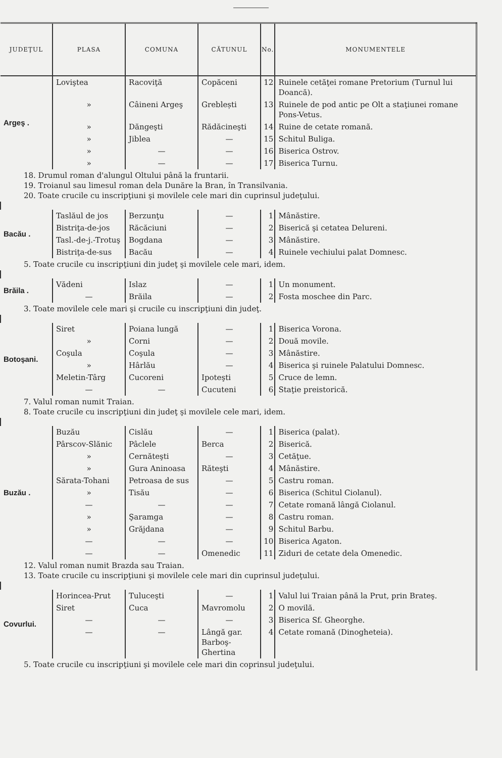| JUDEŢUL | PLASA | COMUNA | CĂTUNUL | No. | MONUMENTELE |
| --- | --- | --- | --- | --- | --- |
| Argeş . | Loviştea | Racoviţă | Copăceni | 12 | Ruinele cetăţei romane Pretorium (Turnul lui Doancă). |
| | » | Câineni Argeş | Greblești | 13 | Ruinele de pod antic pe Olt a staţiunei romane Pons-Vetus. |
| | » | Dăngeşti | Rădăcineşti | 14 | Ruine de cetate romană. |
| | » | Jiblea | — | 15 | Schitul Buliga. |
| | » | — | — | 16 | Biserica Ostrov. |
| | » | — | — | 17 | Biserica Turnu. |
| 18. Drumul roman d'alungul Oltului până la fruntarii. 19. Troianul sau limesul roman dela Dunăre la Bran, în Transilvania. 20. Toate crucile cu inscripţiuni şi movilele cele mari din cuprinsul judeţului. | | | | | |
| Bacău . | Taslăul de jos | Berzunţu | — | 1 | Mânăstire. |
| | Bistriţa-de-jos | Răcăciuni | — | 2 | Biserică şi cetatea Delureni. |
| | Tasl.-de-j.-Trotuş | Bogdana | — | 3 | Mânăstire. |
| | Bistriţa-de-sus | Bacău | — | 4 | Ruinele vechiului palat Domnesc. |
| 5. Toate crucile cu inscripţiuni din judeţ şi movilele cele mari, idem. | | | | | |
| Brăila . | Vădeni | Islaz | — | 1 | Un monument. |
| | — | Brăila | — | 2 | Fosta moschee din Parc. |
| 3. Toate movilele cele mari şi crucile cu inscripţiuni din judeţ. | | | | | |
| Botoşani. | Siret | Poiana lungă | — | 1 | Biserica Vorona. |
| | » | Corni | — | 2 | Două movile. |
| | Coşula | Coşula | — | 3 | Mânăstire. |
| | » | Hârlău | — | 4 | Biserica şi ruinele Palatului Domnesc. |
| | Meletin-Târg | Cucoreni | Ipoteşti | 5 | Cruce de lemn. |
| | — | — | Cucuteni | 6 | Staţie preistorică. |
| 7. Valul roman numit Traian. 8. Toate crucile cu inscripţiuni din judeţ şi movilele cele mari, idem. | | | | | |
| Buzău . | Buzău | Cislău | — | 1 | Biserica (palat). |
| | Pârscov-Slănic | Pâclele | Berca | 2 | Biserică. |
| | » | Cernăteşti | — | 3 | Cetăţue. |
| | » | Gura Aninoasa | Răteşti | 4 | Mânăstire. |
| | Sărata-Tohani | Petroasa de sus | — | 5 | Castru roman. |
| | » | Tisău | — | 6 | Biserica (Schitul Ciolanul). |
| | — | — | — | 7 | Cetate romană lângă Ciolanul. |
| | » | Şaramga | — | 8 | Castru roman. |
| | » | Grăjdana | — | 9 | Schitul Barbu. |
| | — | — | — | 10 | Biserica Agaton. |
| | — | — | Omenedic | 11 | Ziduri de cetate dela Omenedic. |
| 12. Valul roman numit Brazda sau Traian. 13. Toate crucile cu inscripţiuni şi movilele cele mari din cuprinsul judeţului. | | | | | |
| Covurlui. | Horincea-Prut | Tuluceşti | — | 1 | Valul lui Traian până la Prut, prin Brateş. |
| | Siret | Cuca | Mavromolu | 2 | O movilă. |
| | — | — | — | 3 | Biserica Sf. Gheorghe. |
| | — | — | Lângă gar. Barboş-Ghertina | 4 | Cetate romană (Dinogheteia). |
| 5. Toate crucile cu inscripţiuni şi movilele cele mari din coprinsul judeţului. | | | | | |